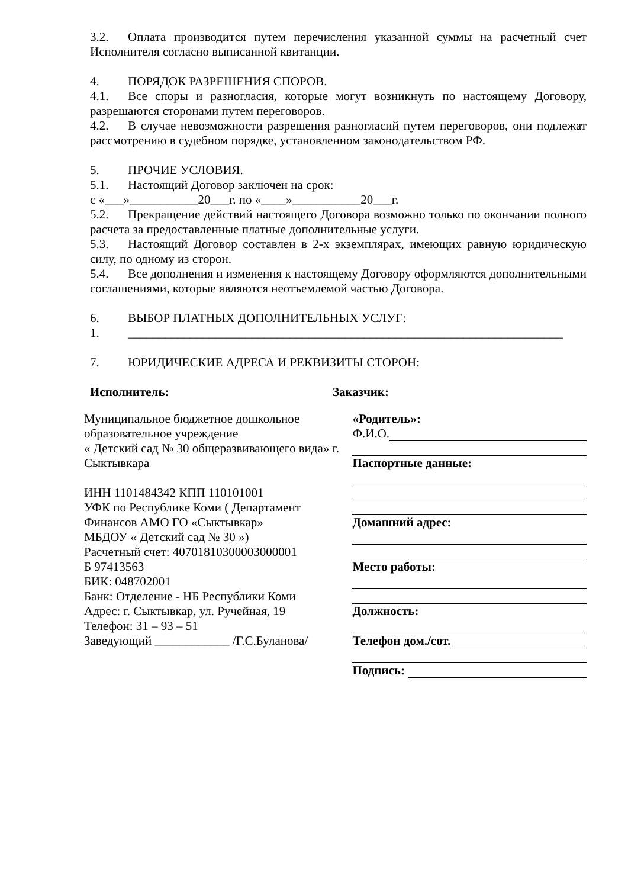3.2. Оплата производится путем перечисления указанной суммы на расчетный счет Исполнителя согласно выписанной квитанции.
4. ПОРЯДОК РАЗРЕШЕНИЯ СПОРОВ.
4.1. Все споры и разногласия, которые могут возникнуть по настоящему Договору, разрешаются сторонами путем переговоров.
4.2. В случае невозможности разрешения разногласий путем переговоров, они подлежат рассмотрению в судебном порядке, установленном законодательством РФ.
5. ПРОЧИЕ УСЛОВИЯ.
5.1. Настоящий Договор заключен на срок:
с «___»___________20___г. по «____»___________20___г.
5.2. Прекращение действий настоящего Договора возможно только по окончании полного расчета за предоставленные платные дополнительные услуги.
5.3. Настоящий Договор составлен в 2-х экземплярах, имеющих равную юридическую силу, по одному из сторон.
5.4. Все дополнения и изменения к настоящему Договору оформляются дополнительными соглашениями, которые являются неотъемлемой частью Договора.
6. ВЫБОР ПЛАТНЫХ ДОПОЛНИТЕЛЬНЫХ УСЛУГ:
1. ______________________________________________________________________
7. ЮРИДИЧЕСКИЕ АДРЕСА И РЕКВИЗИТЫ СТОРОН:
Исполнитель: Заказчик:
Муниципальное бюджетное дошкольное
образовательное учреждение
« Детский сад № 30 общеразвивающего вида» г. Сыктывкара
ИНН 1101484342 КПП 110101001
УФК по Республике Коми ( Департамент
Финансов АМО ГО «Сыктывкар»
МБДОУ « Детский сад № 30 »)
Расчетный счет: 40701810300003000001
Б 97413563
БИК: 048702001
Банк: Отделение - НБ Республики Коми
Адрес: г. Сыктывкар, ул. Ручейная, 19
Телефон: 31 – 93 – 51
Заведующий ____________ /Г.С.Буланова/
«Родитель»:
Ф.И.О.
Паспортные данные:
Домашний адрес:
Место работы:
Должность:
Телефон дом./сот.
Подпись: